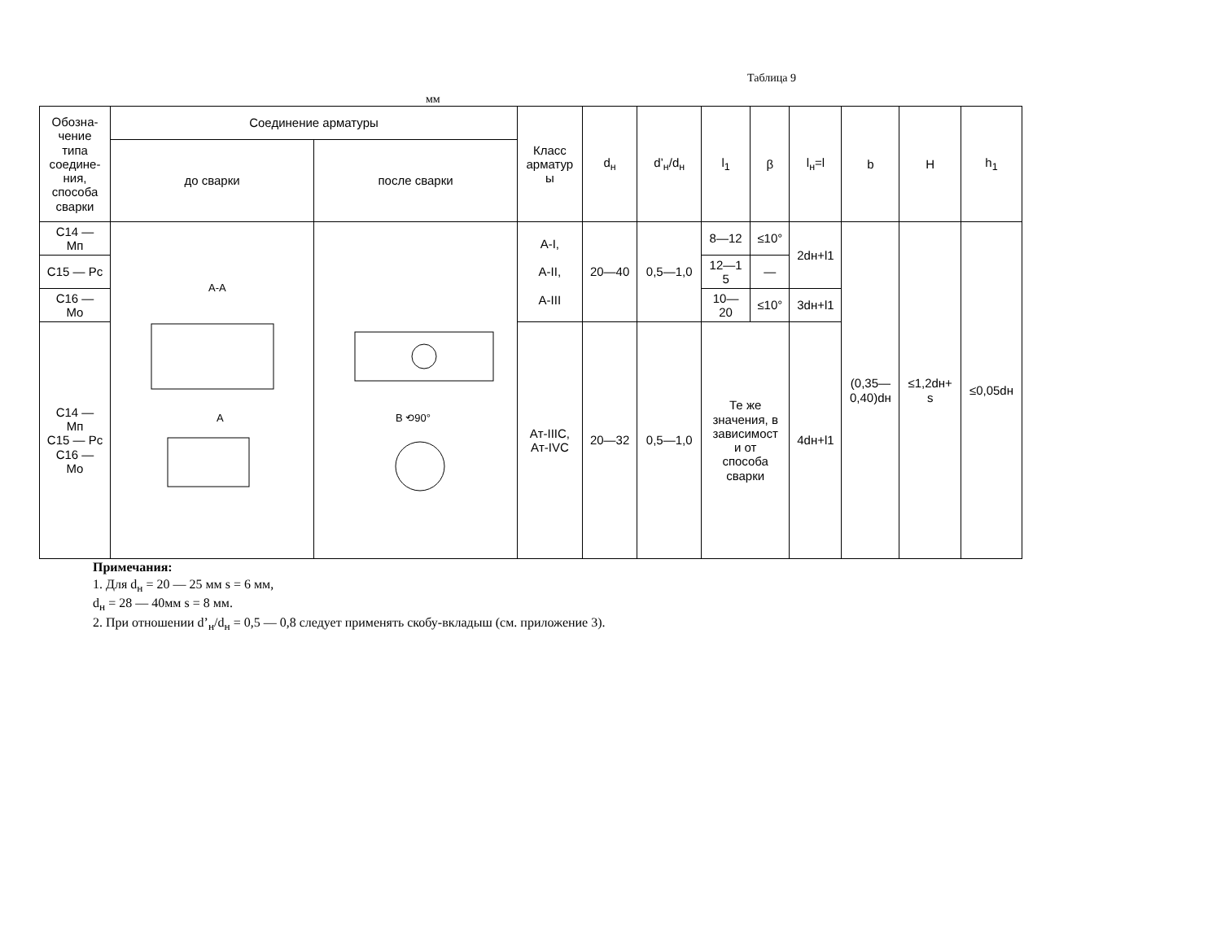Таблица 9
мм
| Обозна- чение типа соедине- ния, способа сварки | Соединение арматуры | | Класс арматур ы | d<sub>н</sub> | d’<sub>н</sub>/d<sub>н</sub> | l<sub>1</sub> | β | l<sub>н</sub>=l | b | H | h<sub>1</sub> |
| --- | --- | --- | --- | --- | --- | --- | --- | --- | --- | --- | --- |
| | до сварки | после сварки | | | | | | | | | |
| C14 — Mп | A-A A | B ⟲90° | A-I, A-II, A-III | 20—40 | 0,5—1,0 | 8—12 | ≤10° | 2dн+l1 | (0,35— 0,40)dн | ≤1,2dн+ s | ≤0,05dн |
| C15 — Pc | | | | | | 12—1 5 | — | | | | |
| C16 — Mo | | | | | | 10— 20 | ≤10° | 3dн+l1 | | | |
| C14 — Mп C15 — Pc C16 — Mo | | | Aт-IIIC, Aт-IVC | 20—32 | 0,5—1,0 | Те же значения, в зависимост и от способа сварки | | 4dн+l1 | | | |
Примечания:
1. Для d<sub>н</sub> = 20 — 25 мм s = 6 мм,
d<sub>н</sub> = 28 — 40мм s = 8 мм.
2. При отношении d’<sub>н</sub>/d<sub>н</sub> = 0,5 — 0,8 следует применять скобу-вкладыш (см. приложение 3).